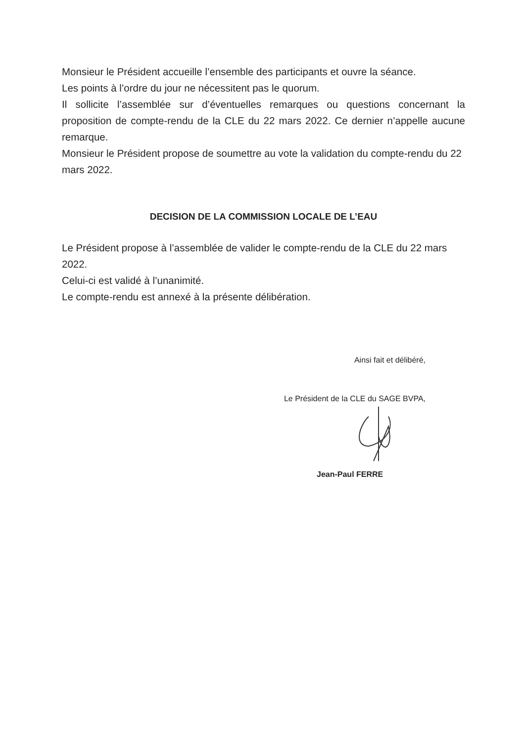Monsieur le Président accueille l’ensemble des participants et ouvre la séance.
Les points à l’ordre du jour ne nécessitent pas le quorum.
Il sollicite l’assemblée sur d’éventuelles remarques ou questions concernant la proposition de compte-rendu de la CLE du 22 mars 2022. Ce dernier n’appelle aucune remarque.
Monsieur le Président propose de soumettre au vote la validation du compte-rendu du 22 mars 2022.
DECISION DE LA COMMISSION LOCALE DE L’EAU
Le Président propose à l’assemblée de valider le compte-rendu de la CLE du 22 mars 2022.
Celui-ci est validé à l’unanimité.
Le compte-rendu est annexé à la présente délibération.
Ainsi fait et délibéré,
Le Président de la CLE du SAGE BVPA,
Jean-Paul FERRE